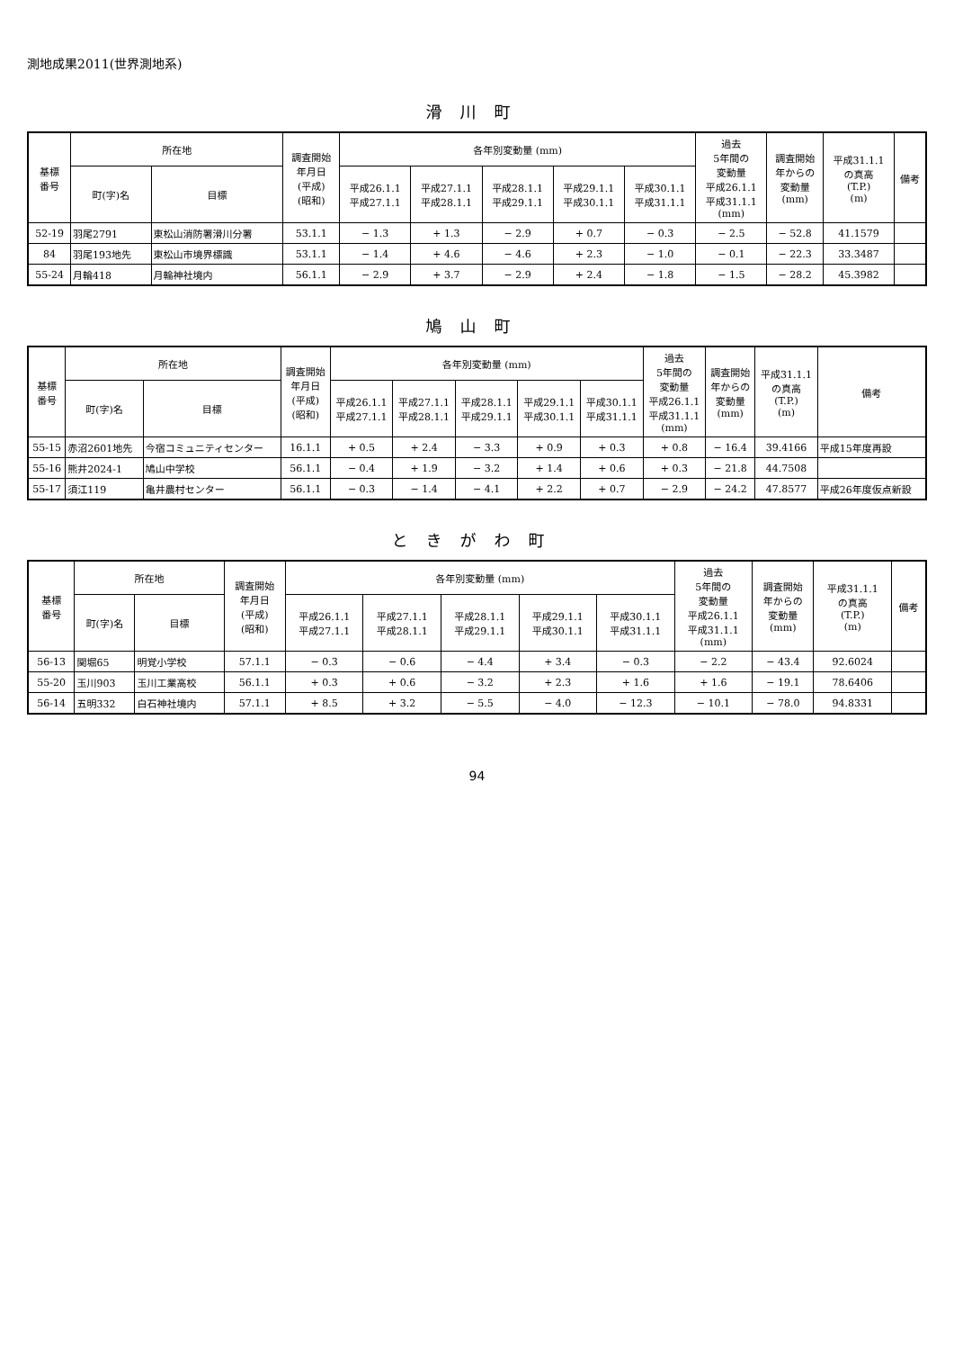測地成果2011(世界測地系)
滑川町
| 基標 番号 | 所在地 | | 調査開始 年月日 (平成) (昭和) | 各年別変動量 (mm) | | | | | 過去 5年間の 変動量 平成26.1.1 平成31.1.1 (mm) | 調査開始 年からの 変動量 (mm) | 平成31.1.1 の真高 (T.P.) (m) | 備考 |
| --- | --- | --- | --- | --- | --- | --- | --- | --- | --- | --- | --- | --- |
| | 町(字)名 | 目標 | | 平成26.1.1 平成27.1.1 | 平成27.1.1 平成28.1.1 | 平成28.1.1 平成29.1.1 | 平成29.1.1 平成30.1.1 | 平成30.1.1 平成31.1.1 | | | | |
| 52-19 | 羽尾2791 | 東松山消防署滑川分署 | 53.1.1 | − 1.3 | + 1.3 | − 2.9 | + 0.7 | − 0.3 | − 2.5 | − 52.8 | 41.1579 | |
| 84 | 羽尾193地先 | 東松山市境界標識 | 53.1.1 | − 1.4 | + 4.6 | − 4.6 | + 2.3 | − 1.0 | − 0.1 | − 22.3 | 33.3487 | |
| 55-24 | 月輪418 | 月輪神社境内 | 56.1.1 | − 2.9 | + 3.7 | − 2.9 | + 2.4 | − 1.8 | − 1.5 | − 28.2 | 45.3982 | |
鳩山町
| 基標 番号 | 所在地 | | 調査開始 年月日 (平成) (昭和) | 各年別変動量 (mm) | | | | | 過去 5年間の 変動量 平成26.1.1 平成31.1.1 (mm) | 調査開始 年からの 変動量 (mm) | 平成31.1.1 の真高 (T.P.) (m) | 備考 |
| --- | --- | --- | --- | --- | --- | --- | --- | --- | --- | --- | --- | --- |
| | 町(字)名 | 目標 | | 平成26.1.1 平成27.1.1 | 平成27.1.1 平成28.1.1 | 平成28.1.1 平成29.1.1 | 平成29.1.1 平成30.1.1 | 平成30.1.1 平成31.1.1 | | | | |
| 55-15 | 赤沼2601地先 | 今宿コミュニティセンター | 16.1.1 | + 0.5 | + 2.4 | − 3.3 | + 0.9 | + 0.3 | + 0.8 | − 16.4 | 39.4166 | 平成15年度再設 |
| 55-16 | 熊井2024-1 | 鳩山中学校 | 56.1.1 | − 0.4 | + 1.9 | − 3.2 | + 1.4 | + 0.6 | + 0.3 | − 21.8 | 44.7508 | |
| 55-17 | 須江119 | 亀井農村センター | 56.1.1 | − 0.3 | − 1.4 | − 4.1 | + 2.2 | + 0.7 | − 2.9 | − 24.2 | 47.8577 | 平成26年度仮点新設 |
ときがわ町
| 基標 番号 | 所在地 | | 調査開始 年月日 (平成) (昭和) | 各年別変動量 (mm) | | | | | 過去 5年間の 変動量 平成26.1.1 平成31.1.1 (mm) | 調査開始 年からの 変動量 (mm) | 平成31.1.1 の真高 (T.P.) (m) | 備考 |
| --- | --- | --- | --- | --- | --- | --- | --- | --- | --- | --- | --- | --- |
| | 町(字)名 | 目標 | | 平成26.1.1 平成27.1.1 | 平成27.1.1 平成28.1.1 | 平成28.1.1 平成29.1.1 | 平成29.1.1 平成30.1.1 | 平成30.1.1 平成31.1.1 | | | | |
| 56-13 | 関堀65 | 明覚小学校 | 57.1.1 | − 0.3 | − 0.6 | − 4.4 | + 3.4 | − 0.3 | − 2.2 | − 43.4 | 92.6024 | |
| 55-20 | 玉川903 | 玉川工業高校 | 56.1.1 | + 0.3 | + 0.6 | − 3.2 | + 2.3 | + 1.6 | + 1.6 | − 19.1 | 78.6406 | |
| 56-14 | 五明332 | 白石神社境内 | 57.1.1 | + 8.5 | + 3.2 | − 5.5 | − 4.0 | − 12.3 | − 10.1 | − 78.0 | 94.8331 | |
94